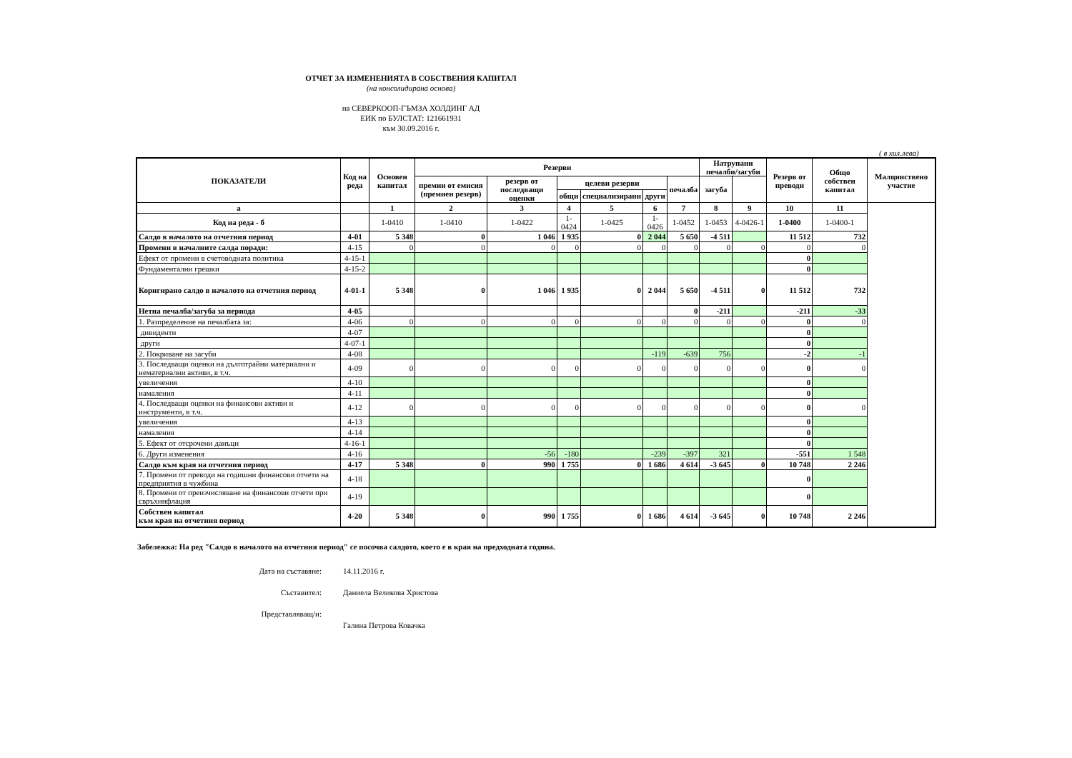ОТЧЕТ ЗА ИЗМЕНЕНИЯТА В СОБСТВЕНИЯ КАПИТАЛ
(на консолидирана основа)
на СЕВЕРКООП-ГЪМЗА ХОЛДИНГ АД
ЕИК по БУЛСТАТ: 121661931
към 30.09.2016 г.
( в хил.лева)
| ПОКАЗАТЕЛИ | Код на реда | Основен капитал | Резерви | | | | | | Натрупани печалби/загуби | | Резерв от преводи | Общо собствен капитал | Малцинствено участие |
| --- | --- | --- | --- | --- | --- | --- | --- | --- | --- | --- | --- | --- | --- |
| | | | премии от емисия (премиен резерв) | резерв от последващи оценки | целеви резерви | | | печалба | загуба | | | | |
| | | | | | общи | специализирани | други | | | | | | |
| а | | 1 | 2 | 3 | 4 | 5 | 6 | 7 | 8 | 9 | 10 | 11 | |
| Код на реда - б | | 1-0410 | 1-0410 | 1-0422 | 1-0424 | 1-0425 | 1-0426 | 1-0452 | 1-0453 | 4-0426-1 | 1-0400 | 1-0400-1 | |
| Салдо в началото на отчетния период | 4-01 | 5 348 | 0 | 1 046 | 1 935 | 0 | 2 044 | 5 650 | -4 511 | | 11 512 | 732 | |
| Промени в началните салда поради: | 4-15 | 0 | 0 | 0 | 0 | 0 | 0 | 0 | 0 | 0 | 0 | 0 | |
| Ефект от промени в счетоводната политика | 4-15-1 | | | | | | | | | | 0 | | |
| Фундаментални грешки | 4-15-2 | | | | | | | | | | 0 | | |
| Коригирано салдо в началото на отчетния период | 4-01-1 | 5 348 | 0 | 1 046 | 1 935 | 0 | 2 044 | 5 650 | -4 511 | 0 | 11 512 | 732 | |
| Нетна печалба/загуба за периода | 4-05 | | | | | | | 0 | -211 | | -211 | -33 | |
| 1. Разпределение на печалбата за: | 4-06 | 0 | 0 | 0 | 0 | 0 | 0 | 0 | 0 | 0 | 0 | 0 | |
| дивиденти | 4-07 | | | | | | | | | | 0 | | |
| други | 4-07-1 | | | | | | | | | | 0 | | |
| 2. Покриване на загуби | 4-08 | | | | | | -119 | -639 | 756 | | -2 | -1 | |
| 3. Последващи оценки на дълготрайни материални и нематериални активи, в т.ч. | 4-09 | 0 | 0 | 0 | 0 | 0 | 0 | 0 | 0 | 0 | 0 | 0 | |
| увеличения | 4-10 | | | | | | | | | | 0 | | |
| намаления | 4-11 | | | | | | | | | | 0 | | |
| 4. Последващи оценки на финансови активи и инструменти, в т.ч. | 4-12 | 0 | 0 | 0 | 0 | 0 | 0 | 0 | 0 | 0 | 0 | 0 | |
| увеличения | 4-13 | | | | | | | | | | 0 | | |
| намаления | 4-14 | | | | | | | | | | 0 | | |
| 5. Ефект от отсрочени данъци | 4-16-1 | | | | | | | | | | 0 | | |
| 6. Други изменения | 4-16 | | | -56 | -180 | | -239 | -397 | 321 | | -551 | 1 548 | |
| Салдо към края на отчетния период | 4-17 | 5 348 | 0 | 990 | 1 755 | 0 | 1 686 | 4 614 | -3 645 | 0 | 10 748 | 2 246 | |
| 7. Промени от преводи на годишни финансови отчети на предприятия в чужбина | 4-18 | | | | | | | | | | 0 | | |
| 8. Промени от преизчисляване на финансови отчети при свръхинфлация | 4-19 | | | | | | | | | | 0 | | |
| Собствен капитал към края на отчетния период | 4-20 | 5 348 | 0 | 990 | 1 755 | 0 | 1 686 | 4 614 | -3 645 | 0 | 10 748 | 2 246 | |
Забележка: На ред "Салдо в началото на отчетния период" се посочва салдото, което е в края на предходната година.
Дата на съставяне: 14.11.2016 г.
Съставител: Даниела Великова Христова
Представляващ/и:
Галина Петрова Ковачка